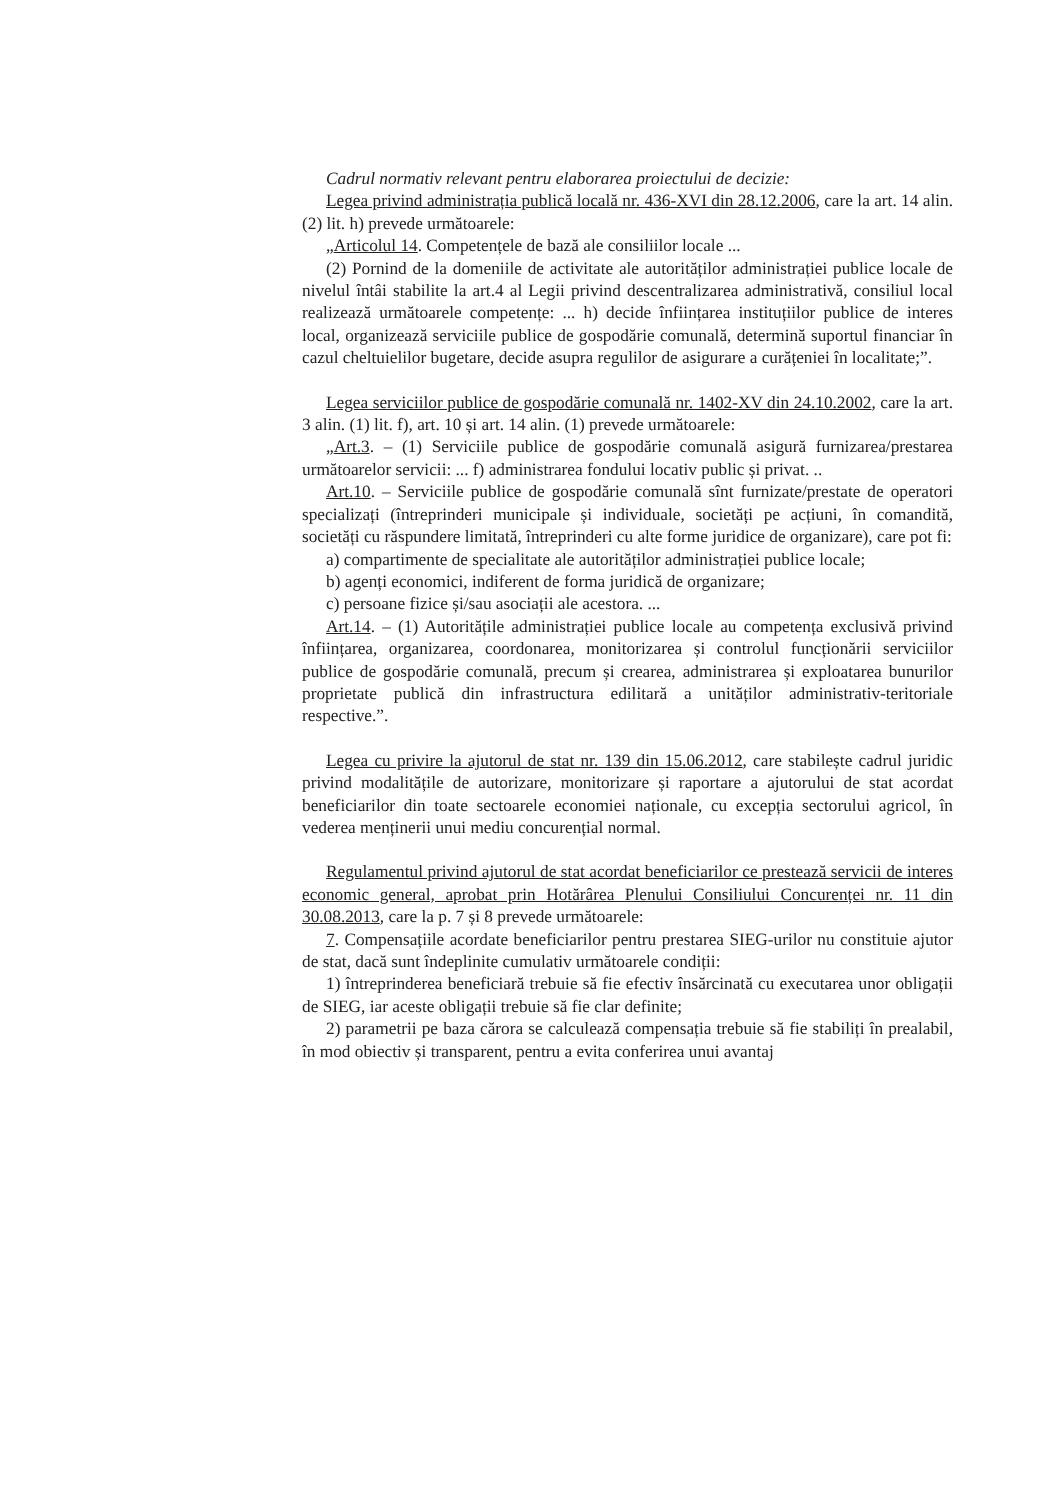Cadrul normativ relevant pentru elaborarea proiectului de decizie:
Legea privind administrația publică locală nr. 436-XVI din 28.12.2006, care la art. 14 alin. (2) lit. h) prevede următoarele:
„Articolul 14. Competențele de bază ale consiliilor locale ...
(2) Pornind de la domeniile de activitate ale autorităților administrației publice locale de nivelul întâi stabilite la art.4 al Legii privind descentralizarea administrativă, consiliul local realizează următoarele competențe: ... h) decide înființarea instituțiilor publice de interes local, organizează serviciile publice de gospodărie comunală, determină suportul financiar în cazul cheltuielilor bugetare, decide asupra regulilor de asigurare a curățeniei în localitate;”.
Legea serviciilor publice de gospodărie comunală nr. 1402-XV din 24.10.2002, care la art. 3 alin. (1) lit. f), art. 10 și art. 14 alin. (1) prevede următoarele:
„Art.3. – (1) Serviciile publice de gospodărie comunală asigură furnizarea/prestarea următoarelor servicii: ... f) administrarea fondului locativ public și privat. ..
Art.10. – Serviciile publice de gospodărie comunală sînt furnizate/prestate de operatori specializați (întreprinderi municipale și individuale, societăți pe acțiuni, în comandită, societăți cu răspundere limitată, întreprinderi cu alte forme juridice de organizare), care pot fi:
a) compartimente de specialitate ale autorităților administrației publice locale;
b) agenți economici, indiferent de forma juridică de organizare;
c) persoane fizice și/sau asociații ale acestora. ...
Art.14. – (1) Autoritățile administrației publice locale au competența exclusivă privind înființarea, organizarea, coordonarea, monitorizarea și controlul funcționării serviciilor publice de gospodărie comunală, precum și crearea, administrarea și exploatarea bunurilor proprietate publică din infrastructura edilitară a unităților administrativ-teritoriale respective.”.
Legea cu privire la ajutorul de stat nr. 139 din 15.06.2012, care stabilește cadrul juridic privind modalitățile de autorizare, monitorizare și raportare a ajutorului de stat acordat beneficiarilor din toate sectoarele economiei naționale, cu excepția sectorului agricol, în vederea menținerii unui mediu concurențial normal.
Regulamentul privind ajutorul de stat acordat beneficiarilor ce prestează servicii de interes economic general, aprobat prin Hotărârea Plenului Consiliului Concurenței nr. 11 din 30.08.2013, care la p. 7 și 8 prevede următoarele:
7. Compensațiile acordate beneficiarilor pentru prestarea SIEG-urilor nu constituie ajutor de stat, dacă sunt îndeplinite cumulativ următoarele condiții:
1) întreprinderea beneficiară trebuie să fie efectiv însărcinată cu executarea unor obligații de SIEG, iar aceste obligații trebuie să fie clar definite;
2) parametrii pe baza cărora se calculează compensația trebuie să fie stabiliți în prealabil, în mod obiectiv și transparent, pentru a evita conferirea unui avantaj